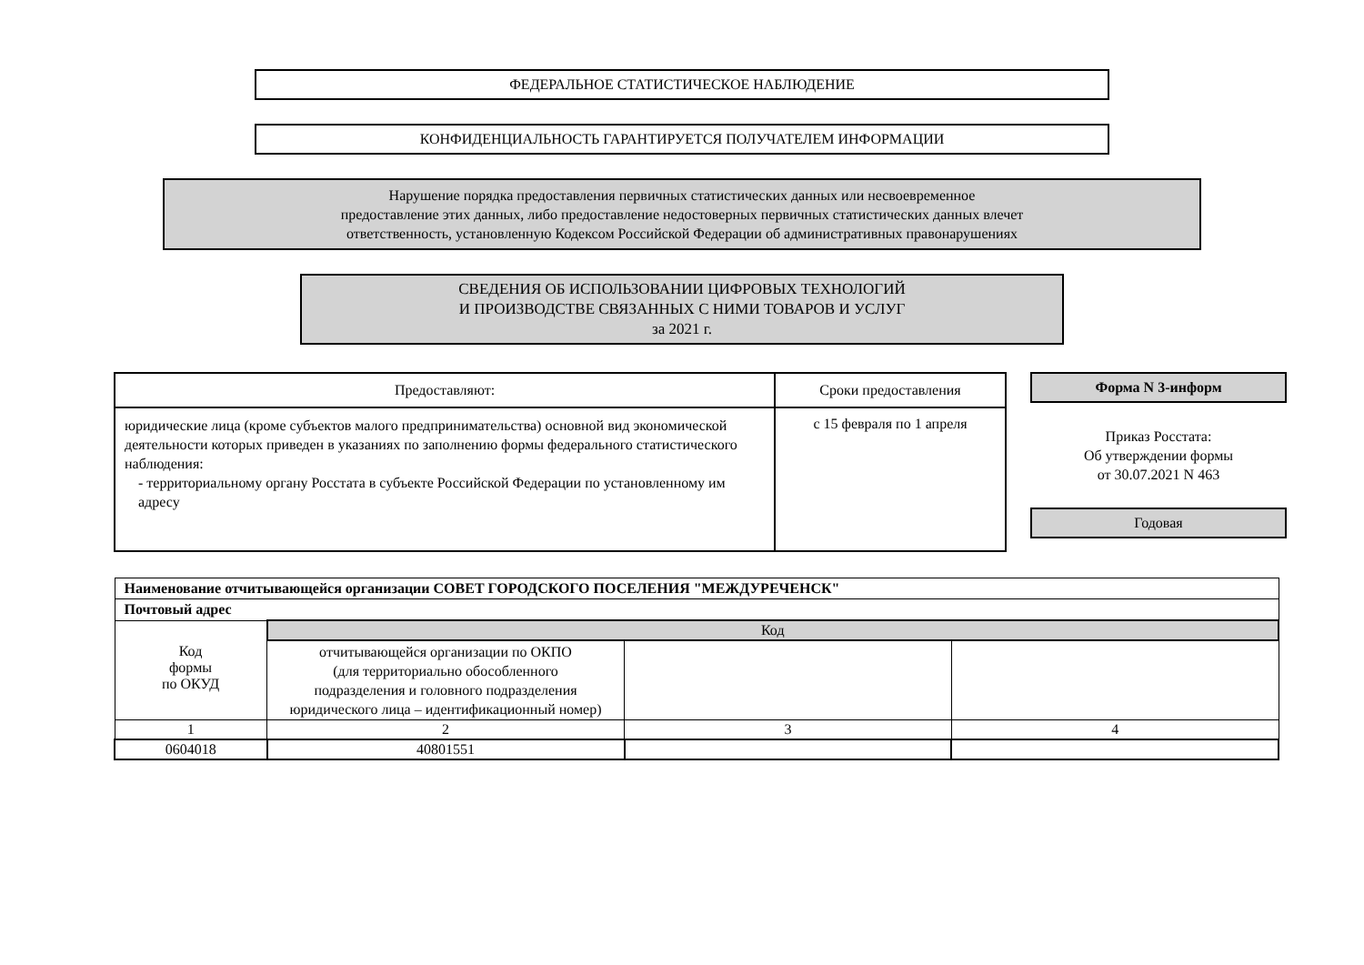ФЕДЕРАЛЬНОЕ СТАТИСТИЧЕСКОЕ НАБЛЮДЕНИЕ
КОНФИДЕНЦИАЛЬНОСТЬ ГАРАНТИРУЕТСЯ ПОЛУЧАТЕЛЕМ ИНФОРМАЦИИ
Нарушение порядка предоставления первичных статистических данных или несвоевременное
предоставление этих данных, либо предоставление недостоверных первичных статистических данных влечет
ответственность, установленную Кодексом Российской Федерации об административных правонарушениях
СВЕДЕНИЯ ОБ ИСПОЛЬЗОВАНИИ ЦИФРОВЫХ ТЕХНОЛОГИЙ
И ПРОИЗВОДСТВЕ СВЯЗАННЫХ С НИМИ ТОВАРОВ И УСЛУГ
за 2021 г.
| Предоставляют: | Сроки предоставления |
| --- | --- |
| юридические лица (кроме субъектов малого предпринимательства) основной вид экономической деятельности которых приведен в указаниях по заполнению формы федерального статистического наблюдения: - территориальному органу Росстата в субъекте Российской Федерации по установленному им адресу | с 15 февраля по 1 апреля |
Форма N 3-информ
Приказ Росстата:
Об утверждении формы
от 30.07.2021 N 463
Годовая
| Наименование отчитывающейся организации СОВЕТ ГОРОДСКОГО ПОСЕЛЕНИЯ "МЕЖДУРЕЧЕНСК" | | | |
| Почтовый адрес | | | |
| Код формы по ОКУД | Код | | |
| | отчитывающейся организации по ОКПО (для территориально обособленного подразделения и головного подразделения юридического лица – идентификационный номер) | | |
| 1 | 2 | 3 | 4 |
| 0604018 | 40801551 | | |